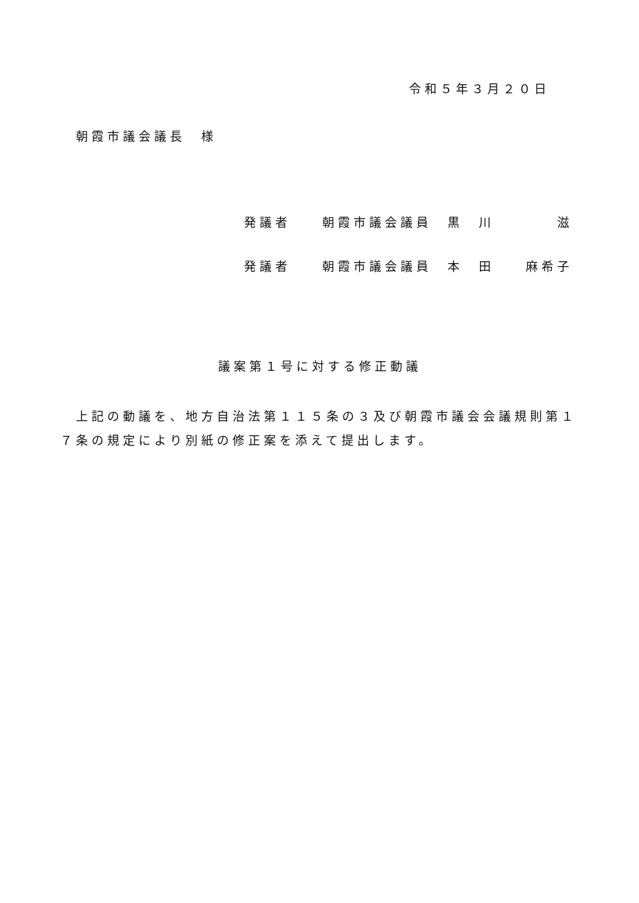令和５年３月２０日
朝霞市議会議長　様
発議者　　朝霞市議会議員　黒　川　　　　滋
発議者　　朝霞市議会議員　本　田　　麻希子
議案第１号に対する修正動議
上記の動議を、地方自治法第１１５条の３及び朝霞市議会会議規則第１７条の規定により別紙の修正案を添えて提出します。